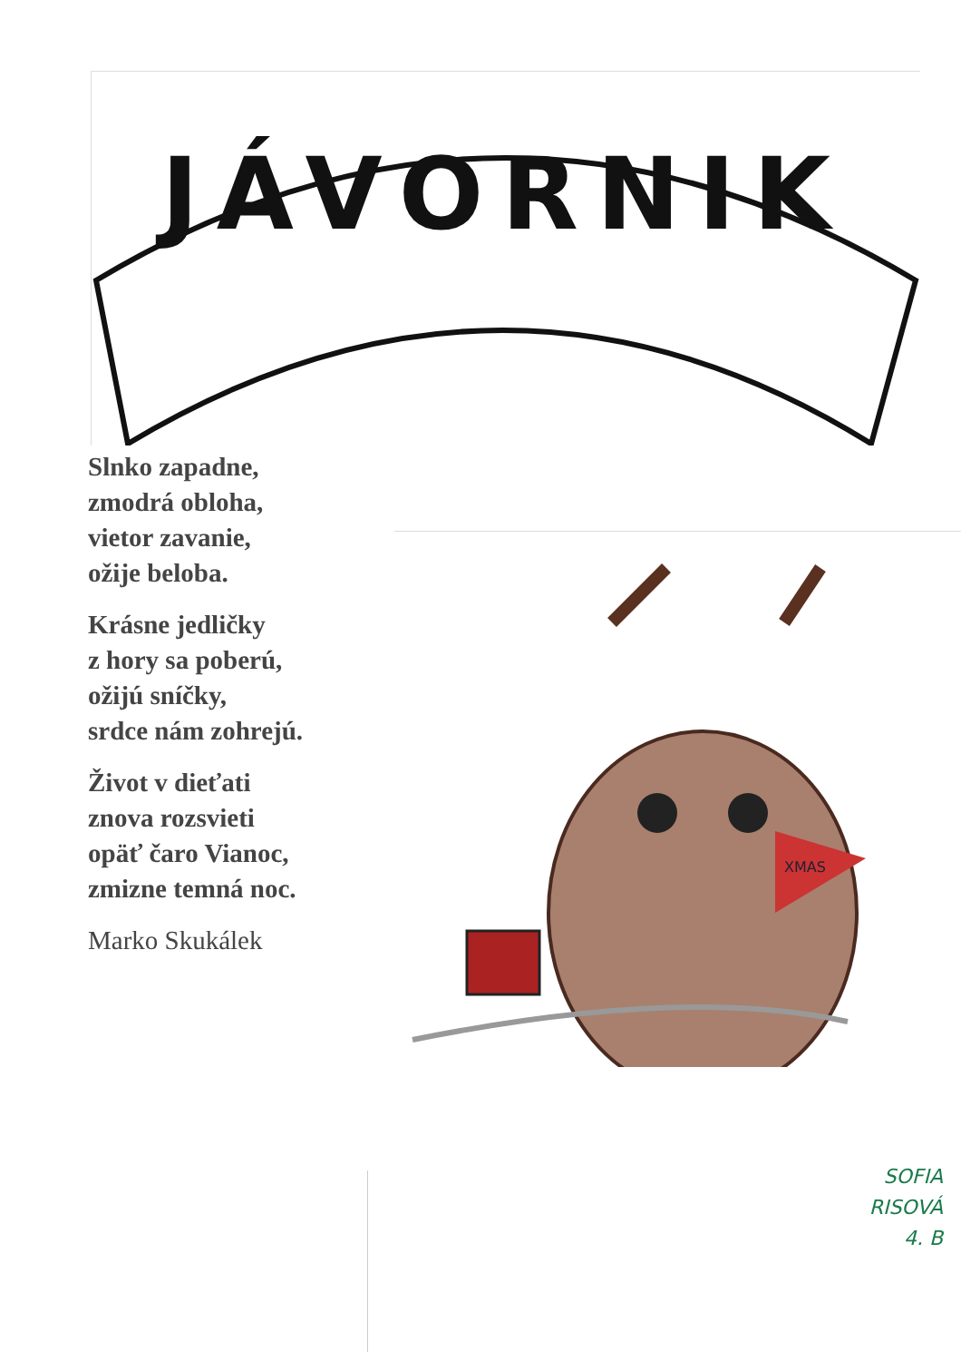JÁVORNIK
Slnko zapadne,
zmodrá obloha,
vietor zavanie,
ožije beloba.
Krásne jedličky
z hory sa poberú,
ožijú sníčky,
srdce nám zohrejú.
Život v dieťati
znova rozsvieti
opäť čaro Vianoc,
zmizne temná noc.
Marko Skukálek
XMAS
SOFIA
RISOVÁ
4. B